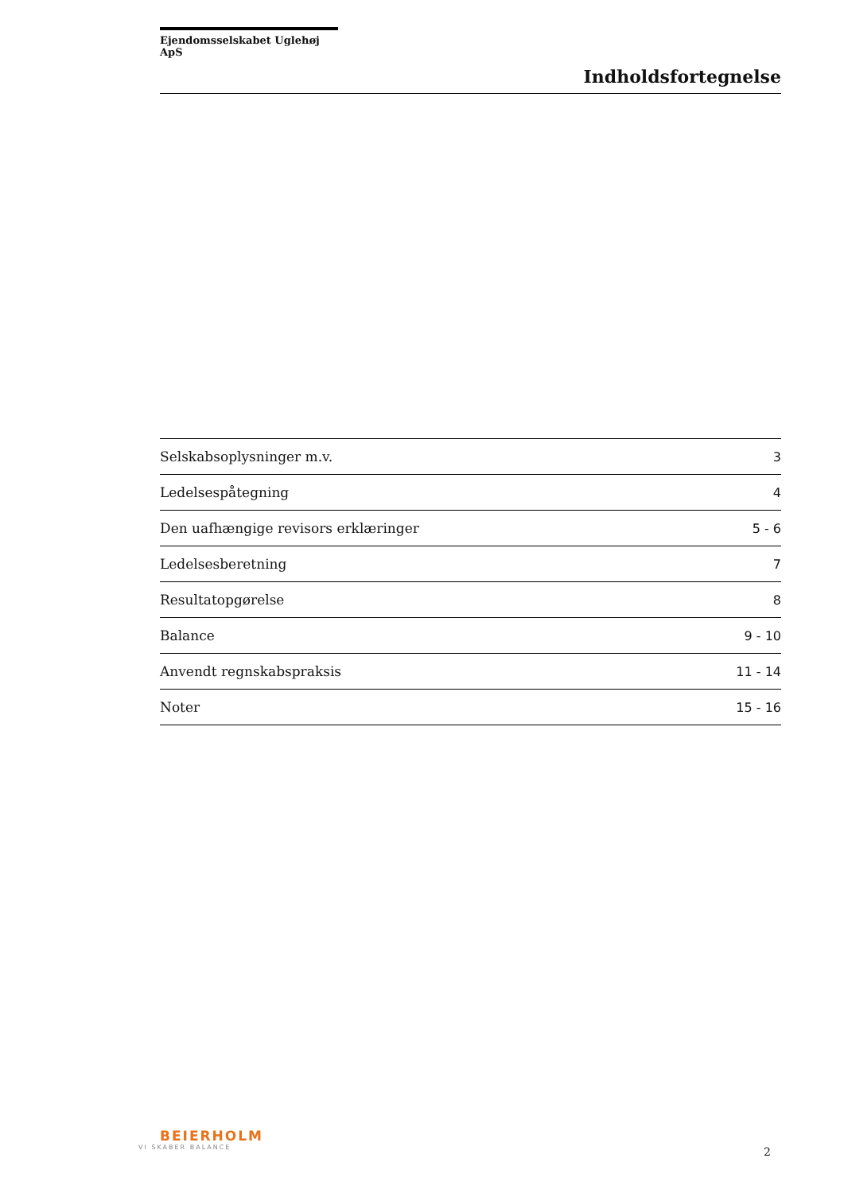Ejendomsselskabet Uglehøj ApS
Indholdsfortegnelse
| Selskabsoplysninger m.v. | 3 |
| Ledelsespåtegning | 4 |
| Den uafhængige revisors erklæringer | 5 - 6 |
| Ledelsesberetning | 7 |
| Resultatopgørelse | 8 |
| Balance | 9 - 10 |
| Anvendt regnskabspraksis | 11 - 14 |
| Noter | 15 - 16 |
BEIERHOLM
VI SKABER BALANCE
2